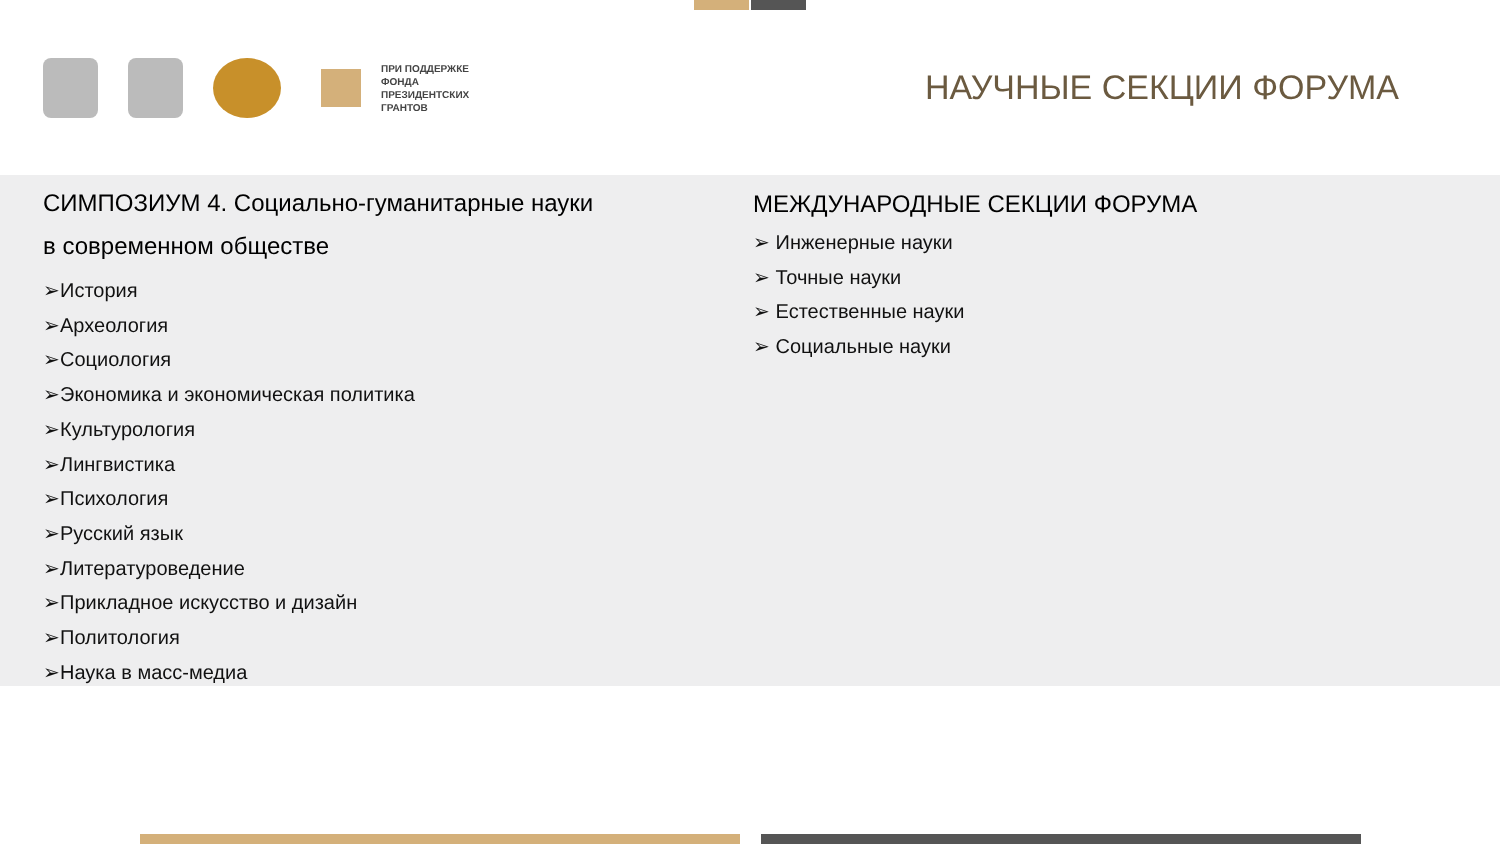ПРИ ПОДДЕРЖКЕ
ФОНДА
ПРЕЗИДЕНТСКИХ
ГРАНТОВ
НАУЧНЫЕ СЕКЦИИ ФОРУМА
СИМПОЗИУМ 4. Социально-гуманитарные науки
в современном обществе
➢История
➢Археология
➢Социология
➢Экономика и экономическая политика
➢Культурология
➢Лингвистика
➢Психология
➢Русский язык
➢Литературоведение
➢Прикладное искусство и дизайн
➢Политология
➢Наука в масс-медиа
МЕЖДУНАРОДНЫЕ СЕКЦИИ ФОРУМА
➢ Инженерные науки
➢ Точные науки
➢ Естественные науки
➢ Социальные науки